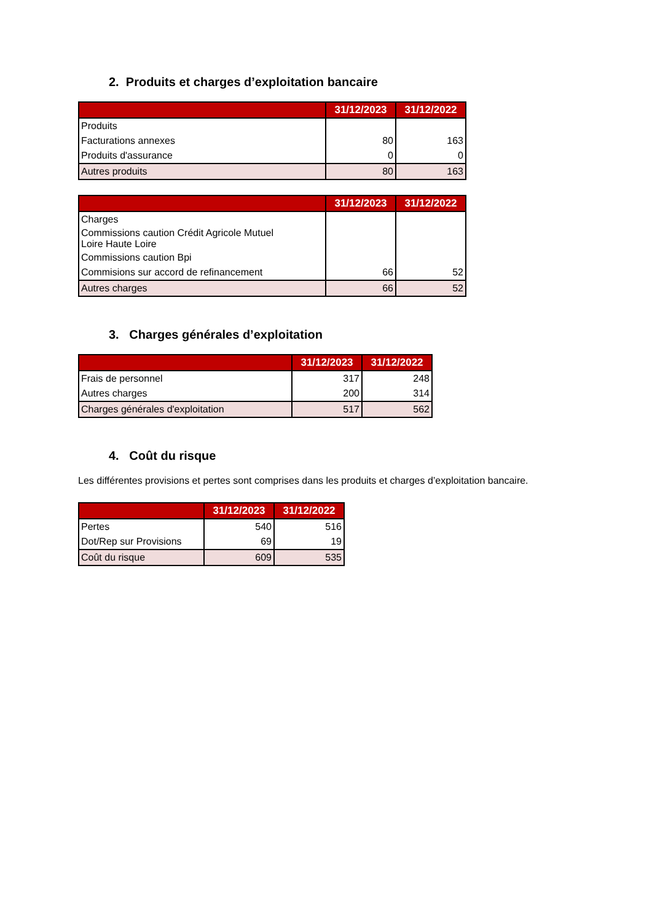2. Produits et charges d’exploitation bancaire
| | 31/12/2023 | 31/12/2022 |
| --- | --- | --- |
| Produits | | |
| Facturations annexes | 80 | 163 |
| Produits d'assurance | 0 | 0 |
| Autres produits | 80 | 163 |
| | 31/12/2023 | 31/12/2022 |
| --- | --- | --- |
| Charges | | |
| Commissions caution Crédit Agricole Mutuel Loire Haute Loire | | |
| Commissions caution Bpi | | |
| Commisions sur accord de refinancement | 66 | 52 |
| Autres charges | 66 | 52 |
3. Charges générales d’exploitation
| | 31/12/2023 | 31/12/2022 |
| --- | --- | --- |
| Frais de personnel | 317 | 248 |
| Autres charges | 200 | 314 |
| Charges générales d'exploitation | 517 | 562 |
4. Coût du risque
Les différentes provisions et pertes sont comprises dans les produits et charges d’exploitation bancaire.
| | 31/12/2023 | 31/12/2022 |
| --- | --- | --- |
| Pertes | 540 | 516 |
| Dot/Rep sur Provisions | 69 | 19 |
| Coût du risque | 609 | 535 |